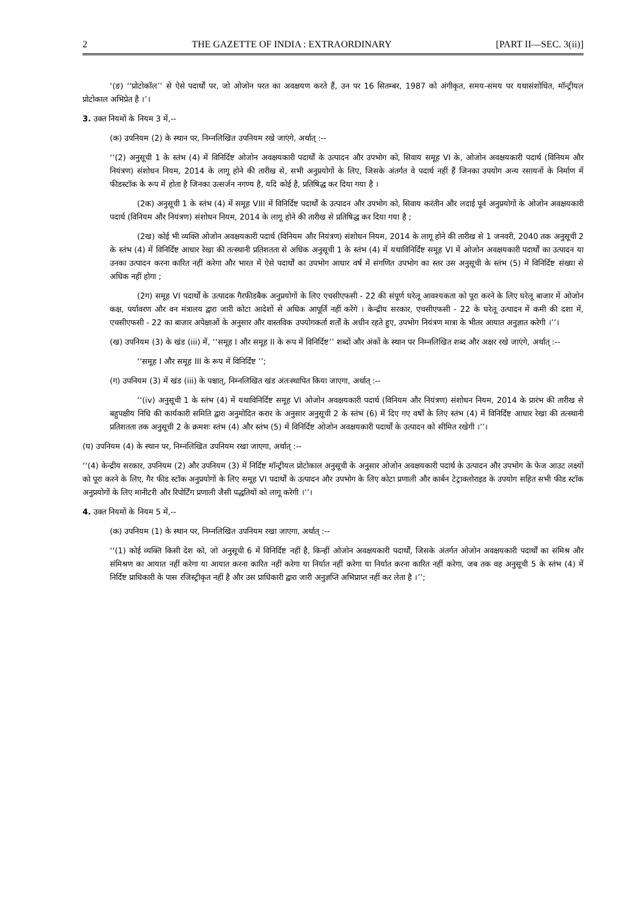2 THE GAZETTE OF INDIA : EXTRAORDINARY [PART II—SEC. 3(ii)]
‘(ङ) ‘‘प्रोटोकॉल’’ से ऐसे पदार्थों पर, जो ओजोन परत का अवक्षयण करते हैं, उन पर 16 सितम्बर, 1987 को अंगीकृत, समय-समय पर यथासंशोधित, मॉन्ट्रीयल प्रोटोकाल अभिप्रेत है ।’।
3. उक्त नियमों के नियम 3 में,--
(क) उपनियम (2) के स्थान पर, निम्नलिखित उपनियम रखे जाएंगे, अर्थात् :--
‘‘(2) अनुसूची 1 के स्तंभ (4) में विनिर्दिष्ट ओजोन अवक्षयकारी पदार्थों के उत्पादन और उपभोग को, सिवाय समूह VI के, ओजोन अवक्षयकारी पदार्थ (विनियम और नियंत्रण) संशोधन नियम, 2014 के लागू होने की तारीख से, सभी अनुप्रयोगों के लिए, जिसके अंतर्गत वे पदार्थ नहीं हैं जिनका उपयोग अन्य रसायनों के निर्माण में फीडस्टॉक के रूप में होता है जिनका उत्सर्जन नगण्य है, यदि कोई है, प्रतिषिद्ध कर दिया गया है ।
(2क) अनुसूची 1 के स्तंभ (4) में समूह VIII में विनिर्दिष्ट पदार्थों के उत्पादन और उपभोग को, सिवाय करंतीन और लदाई पूर्व अनुप्रयोगों के ओजोन अवक्षयकारी पदार्थ (विनियम और नियंत्रण) संशोधन नियम, 2014 के लागू होने की तारीख से प्रतिषिद्ध कर दिया गया है ;
(2ख) कोई भी व्यक्ति ओजोन अवक्षयकारी पदार्थ (विनियम और नियंत्रण) संशोधन नियम, 2014 के लागू होने की तारीख से 1 जनवरी, 2040 तक अनुसूची 2 के स्तंभ (4) में विनिर्दिष्ट आधार रेखा की तत्स्थानी प्रतिशतता से अधिक अनुसूची 1 के स्तंभ (4) में यथाविनिर्दिष्ट समूह VI में ओजोन अवक्षयकारी पदार्थों का उत्पादन या उनका उत्पादन करना कारित नहीं करेगा और भारत में ऐसे पदार्थों का उपभोग आधार वर्ष में संगणित उपभोग का स्तर उस अनुसूची के स्तंभ (5) में विनिर्दिष्ट संख्या से अधिक नहीं होगा ;
(2ग) समूह VI पदार्थों के उत्पादक गैरफीडबैक अनुप्रयोगों के लिए एचसीएफसी - 22 की संपूर्ण घरेलू आवश्यकता को पूरा करने के लिए घरेलू बाजार में ओजोन कक्ष, पर्यावरण और वन मंत्रालय द्वारा जारी कोटा आदेशों से अधिक आपूर्ति नहीं करेंगे । केन्द्रीय सरकार, एचसीएफसी - 22 के घरेलू उत्पादन में कमी की दशा में, एचसीएफसी - 22 का बाजार अपेक्षाओं के अनुसार और वास्तविक उपयोगकर्ता शर्तों के अधीन रहते हुए, उपभोग नियंत्रण मात्रा के भीतर आयात अनुज्ञात करेगी ।’’।
(ख) उपनियम (3) के खंड (iii) में, ‘‘समूह I और समूह II के रूप में विनिर्दिष्ट’’ शब्दों और अंकों के स्थान पर निम्नलिखित शब्द और अक्षर रखे जाएंगे, अर्थात् :--
‘‘समूह I और समूह III के रूप में विनिर्दिष्ट ’’;
(ग) उपनियम (3) में खंड (iii) के पश्चात्, निम्नलिखित खंड अंतःस्थापित किया जाएगा, अर्थात् :--
‘‘(iv) अनुसूची 1 के स्तंभ (4) में यथाविनिर्दिष्ट समूह VI ओजोन अवक्षयकारी पदार्थ (विनियम और नियंत्रण) संशोधन नियम, 2014 के प्रारंभ की तारीख से बहुपक्षीय निधि की कार्यकारी समिति द्वारा अनुमोदित करार के अनुसार अनुसूची 2 के स्तंभ (6) में दिए गए वर्षों के लिए स्तंभ (4) में विनिर्दिष्ट आधार रेखा की तत्स्थानी प्रतिशतता तक अनुसूची 2 के क्रमशः स्तंभ (4) और स्तंभ (5) में विनिर्दिष्ट ओजोन अवक्षयकारी पदार्थों के उत्पादन को सीमित रखेगी ।’’।
(घ) उपनियम (4) के स्थान पर, निम्नलिखित उपनियम रखा जाएगा, अर्थात् :--
‘‘(4) केन्द्रीय सरकार, उपनियम (2) और उपनियम (3) में निर्दिष्ट मॉन्ट्रीयल प्रोटोकाल अनुसूची के अनुसार ओजोन अवक्षयकारी पदार्थ के उत्पादन और उपभोग के फेज आउट लक्ष्यों को पूरा करने के लिए, गैर फीड स्टॉक अनुप्रयोगों के लिए समूह VI पदार्थों के उत्पादन और उपभोग के लिए कोटा प्रणाली और कार्बन टेट्राक्लोराइड के उपयोग सहित सभी फीड स्टॉक अनुप्रयोगों के लिए मानीटरी और रिपोर्टिंग प्रणाली जैसी पद्धतियों को लागू करेगी ।’’।
4. उक्त नियमों के नियम 5 में,--
(क) उपनियम (1) के स्थान पर, निम्नलिखित उपनियम रखा जाएगा, अर्थात् :--
‘‘(1) कोई व्यक्ति किसी देश को, जो अनुसूची 6 में विनिर्दिष्ट नहीं है, किन्हीं ओजोन अवक्षयकारी पदार्थों, जिसके अंतर्गत ओजोन अवक्षयकारी पदार्थों का संमिश्र और संमिश्रण का आयात नहीं करेगा या आयात करना कारित नहीं करेगा या निर्यात नहीं करेगा या निर्यात करना कारित नहीं करेगा, जब तक वह अनुसूची 5 के स्तंभ (4) में निर्दिष्ट प्राधिकारी के पास रजिस्ट्रीकृत नहीं है और उस प्राधिकारी द्वारा जारी अनुज्ञप्ति अभिप्राप्त नहीं कर लेता है ।’’;